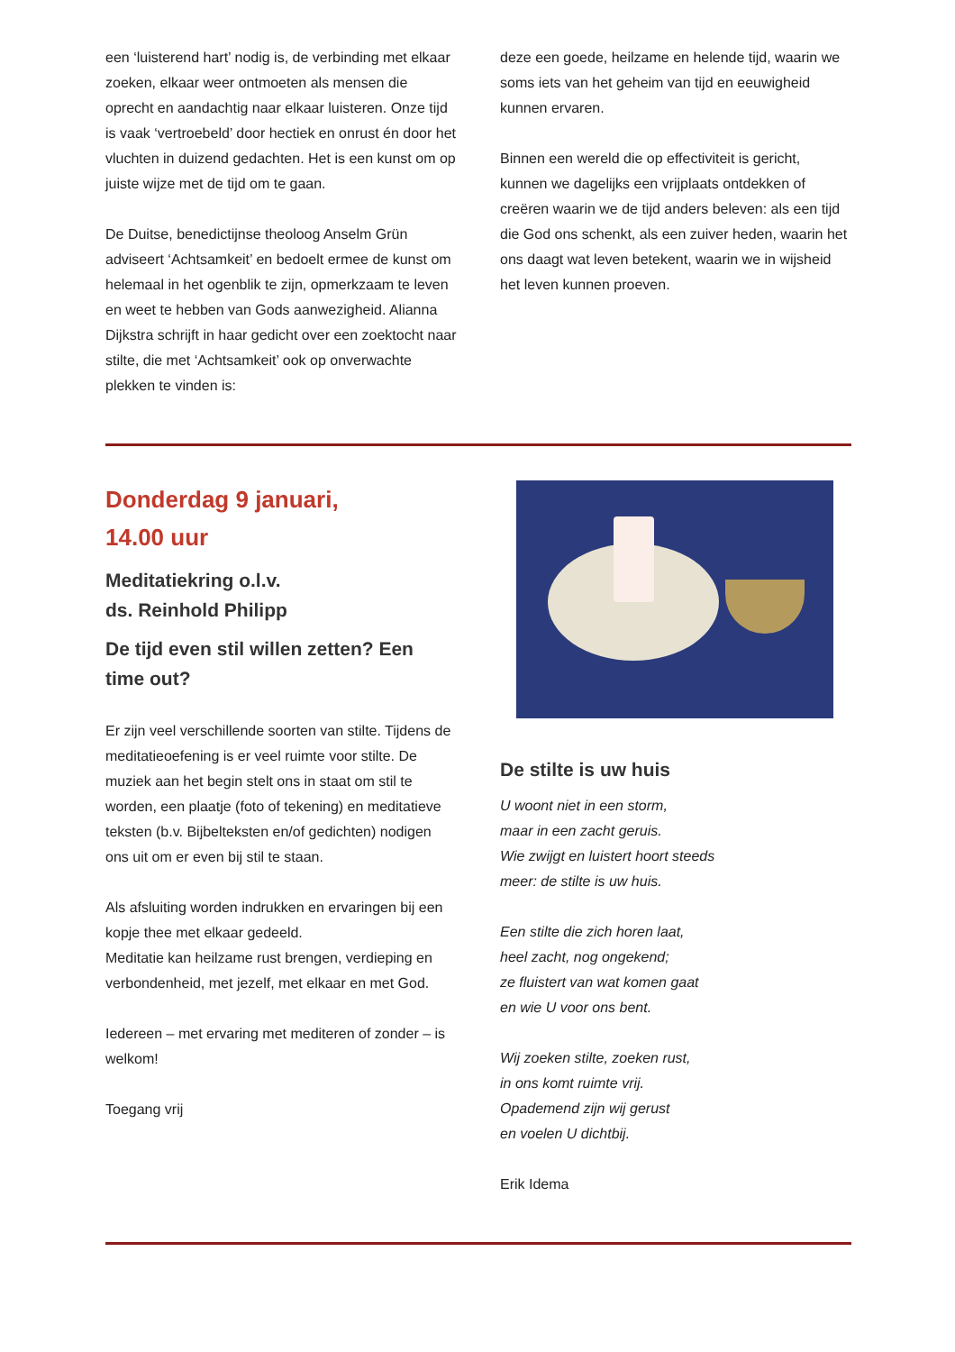een ‘luisterend hart’ nodig is, de verbinding met elkaar zoeken, elkaar weer ontmoeten als mensen die oprecht en aandachtig naar elkaar luisteren. Onze tijd is vaak ‘vertroebeld’ door hectiek en onrust én door het vluchten in duizend gedachten. Het is een kunst om op juiste wijze met de tijd om te gaan.
De Duitse, benedictijnse theoloog Anselm Grün adviseert ‘Achtsamkeit’ en bedoelt ermee de kunst om helemaal in het ogenblik te zijn, opmerkzaam te leven en weet te hebben van Gods aanwezigheid. Alianna Dijkstra schrijft in haar gedicht over een zoektocht naar stilte, die met ‘Achtsamkeit’ ook op onverwachte plekken te vinden is:
deze een goede, heilzame en helende tijd, waarin we soms iets van het geheim van tijd en eeuwigheid kunnen ervaren.
Binnen een wereld die op effectiviteit is gericht, kunnen we dagelijks een vrijplaats ontdekken of creëren waarin we de tijd anders beleven: als een tijd die God ons schenkt, als een zuiver heden, waarin het ons daagt wat leven betekent, waarin we in wijsheid het leven kunnen proeven.
Donderdag 9 januari,
14.00 uur
Meditatiekring o.l.v.
ds. Reinhold Philipp
De tijd even stil willen zetten? Een time out?
Er zijn veel verschillende soorten van stilte. Tijdens de meditatieoefening is er veel ruimte voor stilte. De muziek aan het begin stelt ons in staat om stil te worden, een plaatje (foto of tekening) en meditatieve teksten (b.v. Bijbelteksten en/of gedichten) nodigen ons uit om er even bij stil te staan.
Als afsluiting worden indrukken en ervaringen bij een kopje thee met elkaar gedeeld.
Meditatie kan heilzame rust brengen, verdieping en verbondenheid, met jezelf, met elkaar en met God.
Iedereen – met ervaring met mediteren of zonder – is welkom!
Toegang vrij
De stilte is uw huis
U woont niet in een storm,
maar in een zacht geruis.
Wie zwijgt en luistert hoort steeds
meer: de stilte is uw huis.
Een stilte die zich horen laat,
heel zacht, nog ongekend;
ze fluistert van wat komen gaat
en wie U voor ons bent.
Wij zoeken stilte, zoeken rust,
in ons komt ruimte vrij.
Opademend zijn wij gerust
en voelen U dichtbij.
Erik Idema